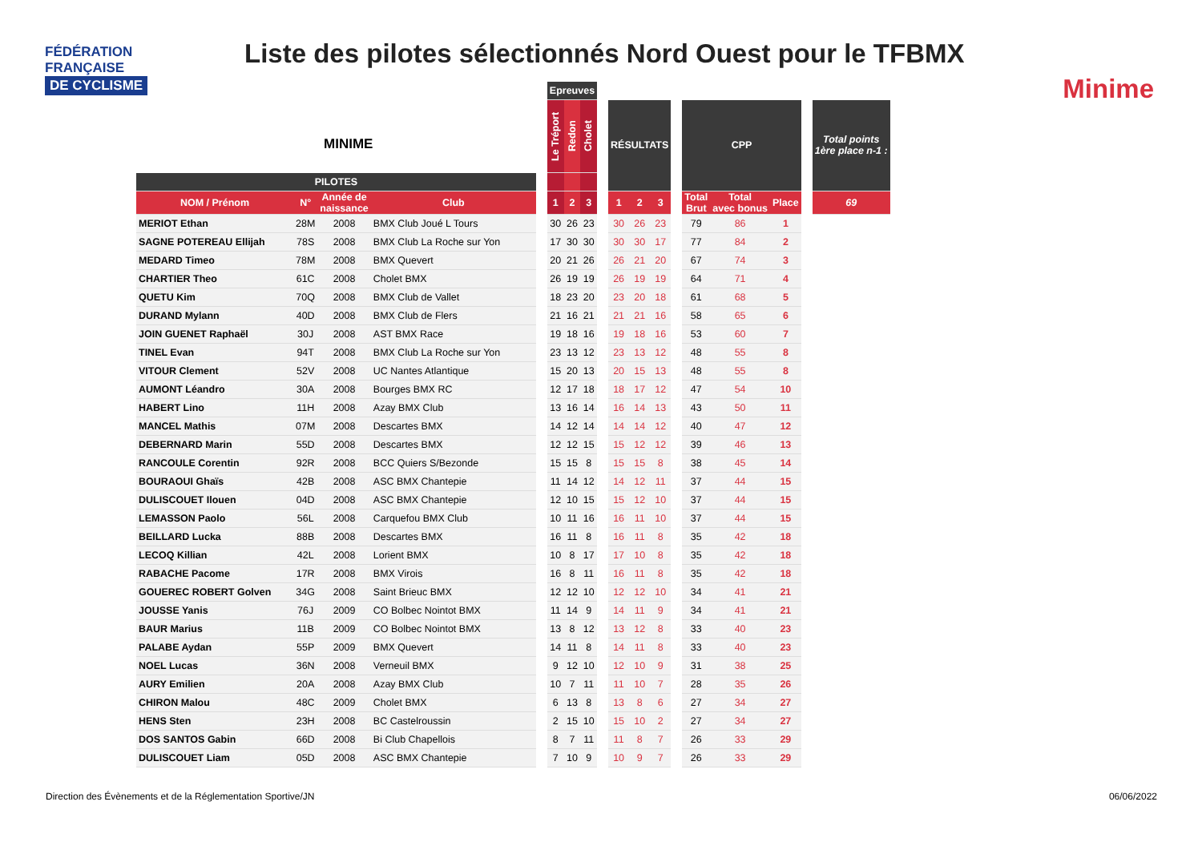FÉDÉRATION
FRANÇAISE
DE CYCLISME
Liste des pilotes sélectionnés Nord Ouest pour le TFBMX
Minime
MINIME
| | | | | | Epreuves | | | | | | | | | | | | |
| --- | --- | --- | --- | --- | --- | --- | --- | --- | --- | --- | --- | --- | --- | --- | --- | --- | --- |
| | | | | | Le Tréport | Redon | Cholet | | RÉSULTATS | | | | CPP | | | | Total points 1ère place n-1 : |
| PILOTES | | | | | | | | | | | | | | | | | |
| NOM / Prénom | N° | Année de naissance | Club | | 1 | 2 | 3 | | 1 | 2 | 3 | | Total Brut | Total avec bonus | Place | | 69 |
| MERIOT Ethan | 28M | 2008 | BMX Club Joué L Tours | | 30 | 26 | 23 | | 30 | 26 | 23 | | 79 | 86 | 1 | | |
| SAGNE POTEREAU Ellijah | 78S | 2008 | BMX Club La Roche sur Yon | | 17 | 30 | 30 | | 30 | 30 | 17 | | 77 | 84 | 2 | | |
| MEDARD Timeo | 78M | 2008 | BMX Quevert | | 20 | 21 | 26 | | 26 | 21 | 20 | | 67 | 74 | 3 | | |
| CHARTIER Theo | 61C | 2008 | Cholet BMX | | 26 | 19 | 19 | | 26 | 19 | 19 | | 64 | 71 | 4 | | |
| QUETU Kim | 70Q | 2008 | BMX Club de Vallet | | 18 | 23 | 20 | | 23 | 20 | 18 | | 61 | 68 | 5 | | |
| DURAND Mylann | 40D | 2008 | BMX Club de Flers | | 21 | 16 | 21 | | 21 | 21 | 16 | | 58 | 65 | 6 | | |
| JOIN GUENET Raphaël | 30J | 2008 | AST BMX Race | | 19 | 18 | 16 | | 19 | 18 | 16 | | 53 | 60 | 7 | | |
| TINEL Evan | 94T | 2008 | BMX Club La Roche sur Yon | | 23 | 13 | 12 | | 23 | 13 | 12 | | 48 | 55 | 8 | | |
| VITOUR Clement | 52V | 2008 | UC Nantes Atlantique | | 15 | 20 | 13 | | 20 | 15 | 13 | | 48 | 55 | 8 | | |
| AUMONT Léandro | 30A | 2008 | Bourges BMX RC | | 12 | 17 | 18 | | 18 | 17 | 12 | | 47 | 54 | 10 | | |
| HABERT Lino | 11H | 2008 | Azay BMX Club | | 13 | 16 | 14 | | 16 | 14 | 13 | | 43 | 50 | 11 | | |
| MANCEL Mathis | 07M | 2008 | Descartes BMX | | 14 | 12 | 14 | | 14 | 14 | 12 | | 40 | 47 | 12 | | |
| DEBERNARD Marin | 55D | 2008 | Descartes BMX | | 12 | 12 | 15 | | 15 | 12 | 12 | | 39 | 46 | 13 | | |
| RANCOULE Corentin | 92R | 2008 | BCC Quiers S/Bezonde | | 15 | 15 | 8 | | 15 | 15 | 8 | | 38 | 45 | 14 | | |
| BOURAOUI Ghaïs | 42B | 2008 | ASC BMX Chantepie | | 11 | 14 | 12 | | 14 | 12 | 11 | | 37 | 44 | 15 | | |
| DULISCOUET Ilouen | 04D | 2008 | ASC BMX Chantepie | | 12 | 10 | 15 | | 15 | 12 | 10 | | 37 | 44 | 15 | | |
| LEMASSON Paolo | 56L | 2008 | Carquefou BMX Club | | 10 | 11 | 16 | | 16 | 11 | 10 | | 37 | 44 | 15 | | |
| BEILLARD Lucka | 88B | 2008 | Descartes BMX | | 16 | 11 | 8 | | 16 | 11 | 8 | | 35 | 42 | 18 | | |
| LECOQ Killian | 42L | 2008 | Lorient BMX | | 10 | 8 | 17 | | 17 | 10 | 8 | | 35 | 42 | 18 | | |
| RABACHE Pacome | 17R | 2008 | BMX Virois | | 16 | 8 | 11 | | 16 | 11 | 8 | | 35 | 42 | 18 | | |
| GOUEREC ROBERT Golven | 34G | 2008 | Saint Brieuc BMX | | 12 | 12 | 10 | | 12 | 12 | 10 | | 34 | 41 | 21 | | |
| JOUSSE Yanis | 76J | 2009 | CO Bolbec Nointot BMX | | 11 | 14 | 9 | | 14 | 11 | 9 | | 34 | 41 | 21 | | |
| BAUR Marius | 11B | 2009 | CO Bolbec Nointot BMX | | 13 | 8 | 12 | | 13 | 12 | 8 | | 33 | 40 | 23 | | |
| PALABE Aydan | 55P | 2009 | BMX Quevert | | 14 | 11 | 8 | | 14 | 11 | 8 | | 33 | 40 | 23 | | |
| NOEL Lucas | 36N | 2008 | Verneuil BMX | | 9 | 12 | 10 | | 12 | 10 | 9 | | 31 | 38 | 25 | | |
| AURY Emilien | 20A | 2008 | Azay BMX Club | | 10 | 7 | 11 | | 11 | 10 | 7 | | 28 | 35 | 26 | | |
| CHIRON Malou | 48C | 2009 | Cholet BMX | | 6 | 13 | 8 | | 13 | 8 | 6 | | 27 | 34 | 27 | | |
| HENS Sten | 23H | 2008 | BC Castelroussin | | 2 | 15 | 10 | | 15 | 10 | 2 | | 27 | 34 | 27 | | |
| DOS SANTOS Gabin | 66D | 2008 | Bi Club Chapellois | | 8 | 7 | 11 | | 11 | 8 | 7 | | 26 | 33 | 29 | | |
| DULISCOUET Liam | 05D | 2008 | ASC BMX Chantepie | | 7 | 10 | 9 | | 10 | 9 | 7 | | 26 | 33 | 29 | | |
Direction des Évènements et de la Réglementation Sportive/JN
06/06/2022